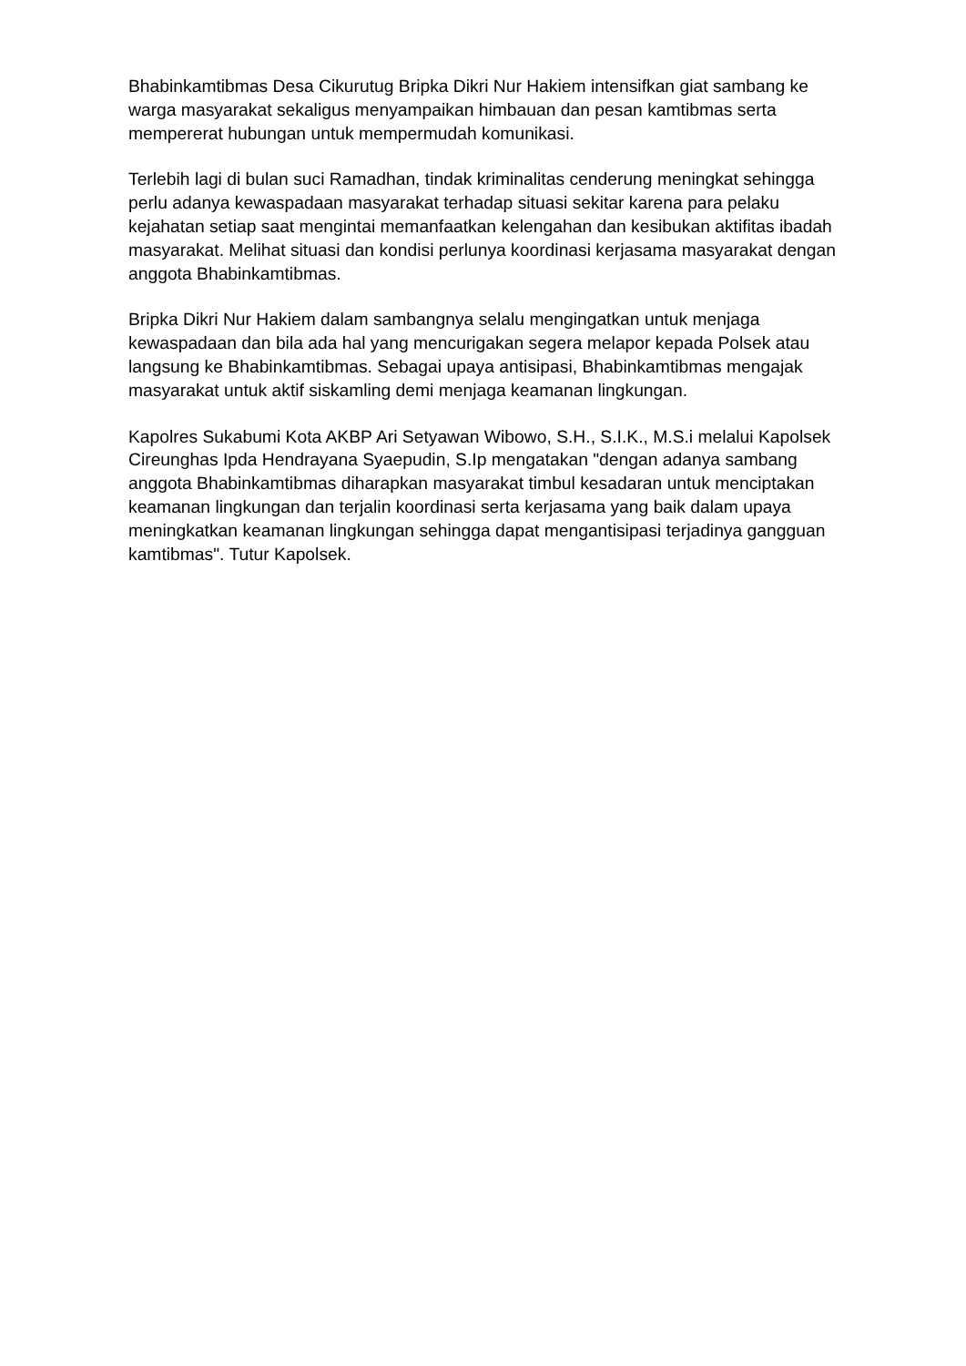Bhabinkamtibmas Desa Cikurutug Bripka Dikri Nur Hakiem intensifkan giat sambang ke warga masyarakat sekaligus menyampaikan himbauan dan pesan kamtibmas serta mempererat hubungan untuk mempermudah komunikasi.
Terlebih lagi di bulan suci Ramadhan, tindak kriminalitas cenderung meningkat sehingga perlu adanya kewaspadaan masyarakat terhadap situasi sekitar karena para pelaku kejahatan setiap saat mengintai memanfaatkan kelengahan dan kesibukan aktifitas ibadah masyarakat. Melihat situasi dan kondisi perlunya koordinasi kerjasama masyarakat dengan anggota Bhabinkamtibmas.
Bripka Dikri Nur Hakiem dalam sambangnya selalu mengingatkan untuk menjaga kewaspadaan dan bila ada hal yang mencurigakan segera melapor kepada Polsek atau langsung ke Bhabinkamtibmas. Sebagai upaya antisipasi, Bhabinkamtibmas mengajak masyarakat untuk aktif siskamling demi menjaga keamanan lingkungan.
Kapolres Sukabumi Kota AKBP Ari Setyawan Wibowo, S.H., S.I.K., M.S.i melalui Kapolsek Cireunghas Ipda Hendrayana Syaepudin, S.Ip mengatakan "dengan adanya sambang anggota Bhabinkamtibmas diharapkan masyarakat timbul kesadaran untuk menciptakan keamanan lingkungan dan terjalin koordinasi serta kerjasama yang baik dalam upaya meningkatkan keamanan lingkungan sehingga dapat mengantisipasi terjadinya gangguan kamtibmas". Tutur Kapolsek.